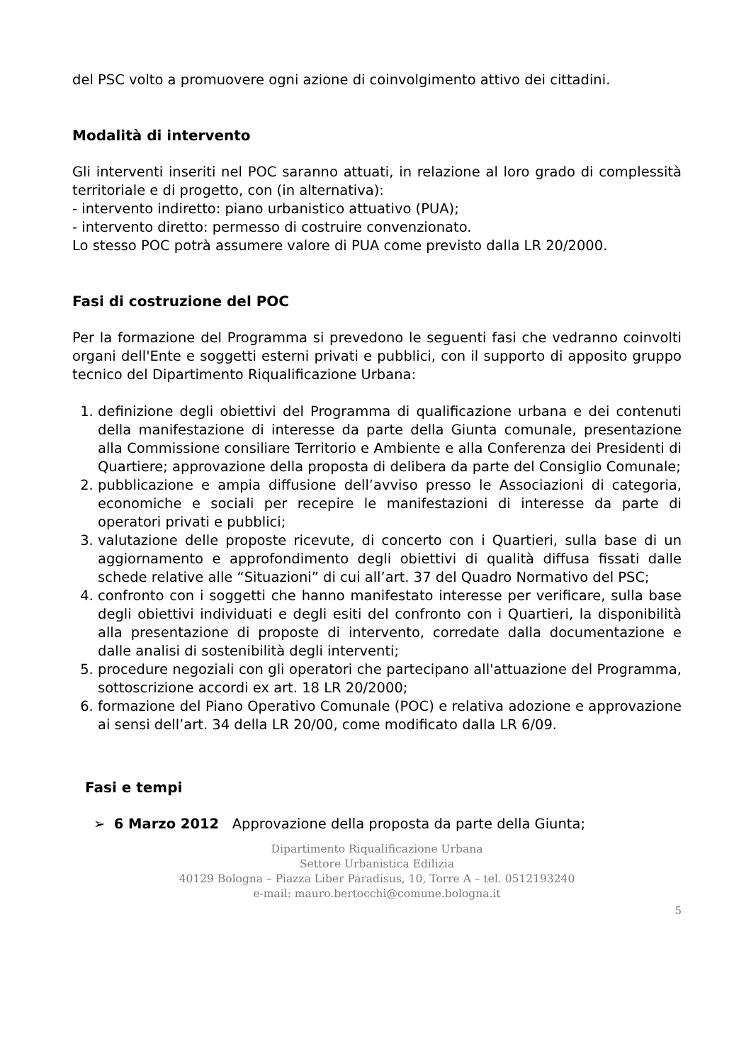del PSC volto a promuovere ogni azione di coinvolgimento attivo dei cittadini.
Modalità di intervento
Gli interventi inseriti nel POC saranno attuati, in relazione al loro grado di complessità territoriale e di progetto, con (in alternativa):
- intervento indiretto: piano urbanistico attuativo (PUA);
- intervento diretto: permesso di costruire convenzionato.
Lo stesso POC potrà assumere valore di PUA come previsto dalla LR 20/2000.
Fasi di costruzione del POC
Per la formazione del Programma si prevedono le seguenti fasi che vedranno coinvolti organi dell'Ente e soggetti esterni privati e pubblici, con il supporto di apposito gruppo tecnico del Dipartimento Riqualificazione Urbana:
1. definizione degli obiettivi del Programma di qualificazione urbana e dei contenuti della manifestazione di interesse da parte della Giunta comunale, presentazione alla Commissione consiliare Territorio e Ambiente e alla Conferenza dei Presidenti di Quartiere; approvazione della proposta di delibera da parte del Consiglio Comunale;
2. pubblicazione e ampia diffusione dell’avviso presso le Associazioni di categoria, economiche e sociali per recepire le manifestazioni di interesse da parte di operatori privati e pubblici;
3. valutazione delle proposte ricevute, di concerto con i Quartieri, sulla base di un aggiornamento e approfondimento degli obiettivi di qualità diffusa fissati dalle schede relative alle “Situazioni” di cui all’art. 37 del Quadro Normativo del PSC;
4. confronto con i soggetti che hanno manifestato interesse per verificare, sulla base degli obiettivi individuati e degli esiti del confronto con i Quartieri, la disponibilità alla presentazione di proposte di intervento, corredate dalla documentazione e dalle analisi di sostenibilità degli interventi;
5. procedure negoziali con gli operatori che partecipano all'attuazione del Programma, sottoscrizione accordi ex art. 18 LR 20/2000;
6. formazione del Piano Operativo Comunale (POC) e relativa adozione e approvazione ai sensi dell’art. 34 della LR 20/00, come modificato dalla LR 6/09.
Fasi e tempi
➢ 6 Marzo 2012 Approvazione della proposta da parte della Giunta;
Dipartimento Riqualificazione Urbana
Settore Urbanistica Edilizia
40129 Bologna – Piazza Liber Paradisus, 10, Torre A – tel. 0512193240
e-mail: mauro.bertocchi@comune.bologna.it
5